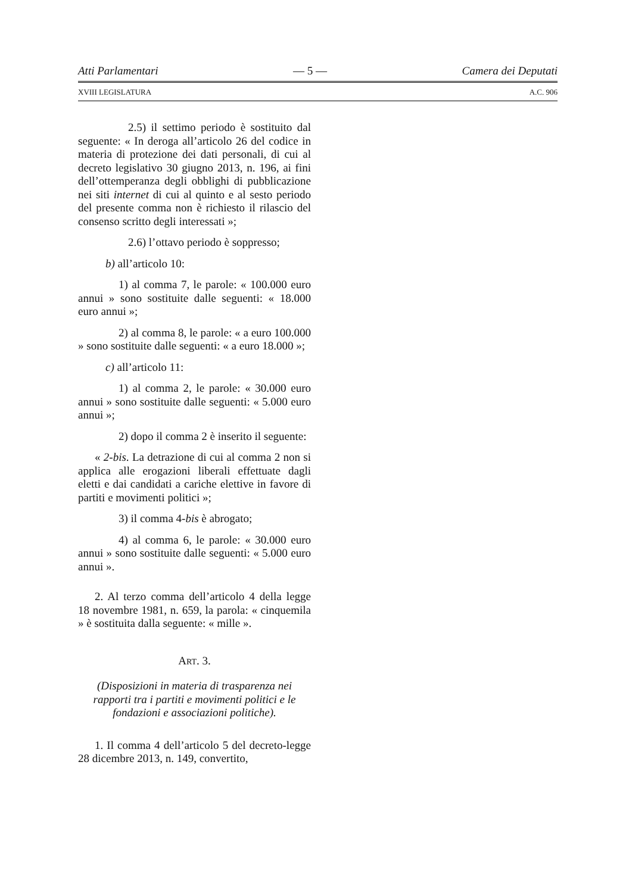Atti Parlamentari — 5 — Camera dei Deputati
XVIII LEGISLATURA A.C. 906
2.5) il settimo periodo è sostituito dal seguente: « In deroga all’articolo 26 del codice in materia di protezione dei dati personali, di cui al decreto legislativo 30 giugno 2013, n. 196, ai fini dell’ottemperanza degli obblighi di pubblicazione nei siti internet di cui al quinto e al sesto periodo del presente comma non è richiesto il rilascio del consenso scritto degli interessati »;
2.6) l’ottavo periodo è soppresso;
b) all’articolo 10:
1) al comma 7, le parole: « 100.000 euro annui » sono sostituite dalle seguenti: « 18.000 euro annui »;
2) al comma 8, le parole: « a euro 100.000 » sono sostituite dalle seguenti: « a euro 18.000 »;
c) all’articolo 11:
1) al comma 2, le parole: « 30.000 euro annui » sono sostituite dalle seguenti: « 5.000 euro annui »;
2) dopo il comma 2 è inserito il seguente:
« 2-bis. La detrazione di cui al comma 2 non si applica alle erogazioni liberali effettuate dagli eletti e dai candidati a cariche elettive in favore di partiti e movimenti politici »;
3) il comma 4-bis è abrogato;
4) al comma 6, le parole: « 30.000 euro annui » sono sostituite dalle seguenti: « 5.000 euro annui ».
2. Al terzo comma dell’articolo 4 della legge 18 novembre 1981, n. 659, la parola: « cinquemila » è sostituita dalla seguente: « mille ».
ART. 3.
(Disposizioni in materia di trasparenza nei rapporti tra i partiti e movimenti politici e le fondazioni e associazioni politiche).
1. Il comma 4 dell’articolo 5 del decreto-legge 28 dicembre 2013, n. 149, convertito,